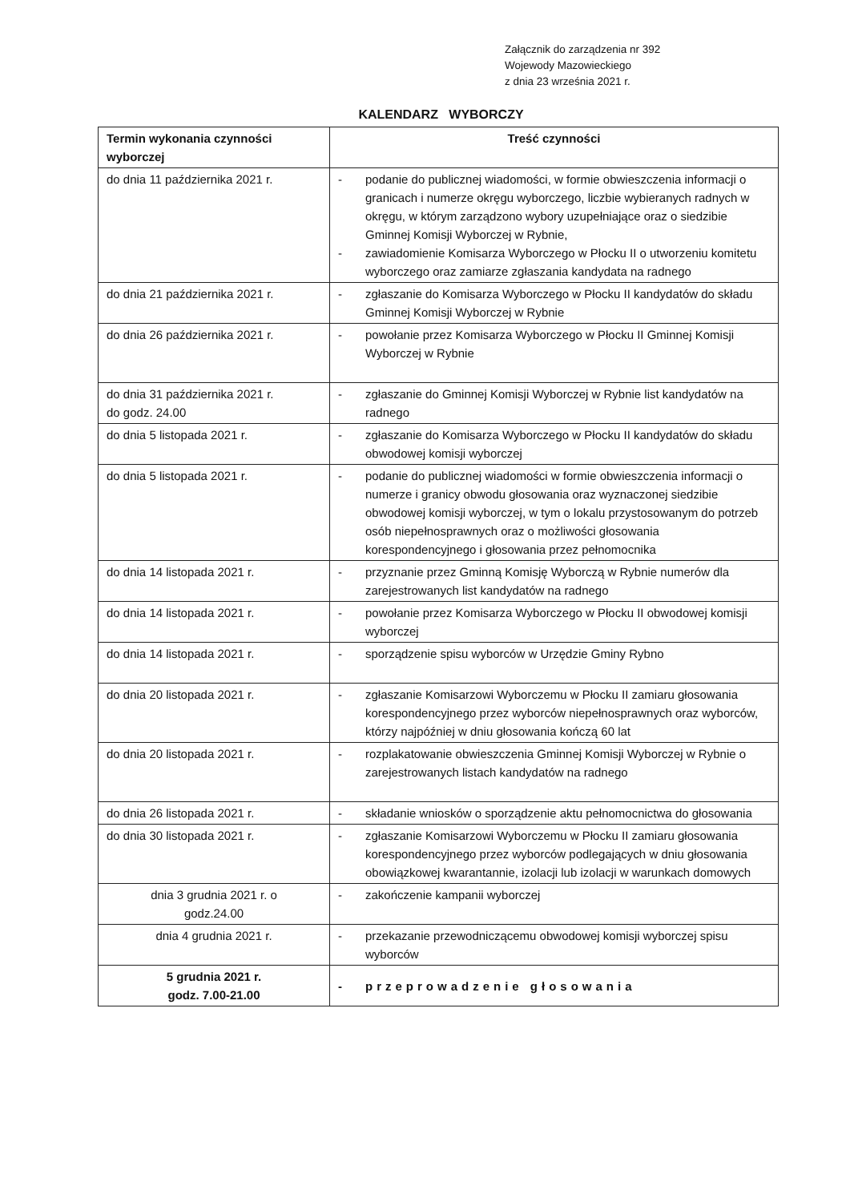Załącznik do zarządzenia nr 392
Wojewody Mazowieckiego
z dnia 23 września 2021 r.
KALENDARZ WYBORCZY
| Termin wykonania czynności wyborczej | Treść czynności |
| --- | --- |
| do dnia 11 października 2021 r. | - podanie do publicznej wiadomości, w formie obwieszczenia informacji o granicach i numerze okręgu wyborczego, liczbie wybieranych radnych w okręgu, w którym zarządzono wybory uzupełniające oraz o siedzibie Gminnej Komisji Wyborczej w Rybnie, - zawiadomienie Komisarza Wyborczego w Płocku II o utworzeniu komitetu wyborczego oraz zamiarze zgłaszania kandydata na radnego |
| do dnia 21 października 2021 r. | - zgłaszanie do Komisarza Wyborczego w Płocku II kandydatów do składu Gminnej Komisji Wyborczej w Rybnie |
| do dnia 26 października 2021 r. | - powołanie przez Komisarza Wyborczego w Płocku II Gminnej Komisji Wyborczej w Rybnie |
| do dnia 31 października 2021 r. do godz. 24.00 | - zgłaszanie do Gminnej Komisji Wyborczej w Rybnie list kandydatów na radnego |
| do dnia 5 listopada 2021 r. | - zgłaszanie do Komisarza Wyborczego w Płocku II kandydatów do składu obwodowej komisji wyborczej |
| do dnia 5 listopada 2021 r. | - podanie do publicznej wiadomości w formie obwieszczenia informacji o numerze i granicy obwodu głosowania oraz wyznaczonej siedzibie obwodowej komisji wyborczej, w tym o lokalu przystosowanym do potrzeb osób niepełnosprawnych oraz o możliwości głosowania korespondencyjnego i głosowania przez pełnomocnika |
| do dnia 14 listopada 2021 r. | - przyznanie przez Gminną Komisję Wyborczą w Rybnie numerów dla zarejestrowanych list kandydatów na radnego |
| do dnia 14 listopada 2021 r. | - powołanie przez Komisarza Wyborczego w Płocku II obwodowej komisji wyborczej |
| do dnia 14 listopada 2021 r. | - sporządzenie spisu wyborców w Urzędzie Gminy Rybno |
| do dnia 20 listopada 2021 r. | - zgłaszanie Komisarzowi Wyborczemu w Płocku II zamiaru głosowania korespondencyjnego przez wyborców niepełnosprawnych oraz wyborców, którzy najpóźniej w dniu głosowania kończą 60 lat |
| do dnia 20 listopada 2021 r. | - rozplakatowanie obwieszczenia Gminnej Komisji Wyborczej w Rybnie o zarejestrowanych listach kandydatów na radnego |
| do dnia 26 listopada 2021 r. | - składanie wniosków o sporządzenie aktu pełnomocnictwa do głosowania |
| do dnia 30 listopada 2021 r. | - zgłaszanie Komisarzowi Wyborczemu w Płocku II zamiaru głosowania korespondencyjnego przez wyborców podlegających w dniu głosowania obowiązkowej kwarantannie, izolacji lub izolacji w warunkach domowych |
| dnia 3 grudnia 2021 r. o godz.24.00 | - zakończenie kampanii wyborczej |
| dnia 4 grudnia 2021 r. | - przekazanie przewodniczącemu obwodowej komisji wyborczej spisu wyborców |
| 5 grudnia 2021 r. godz. 7.00-21.00 | - przeprowadzenie głosowania |